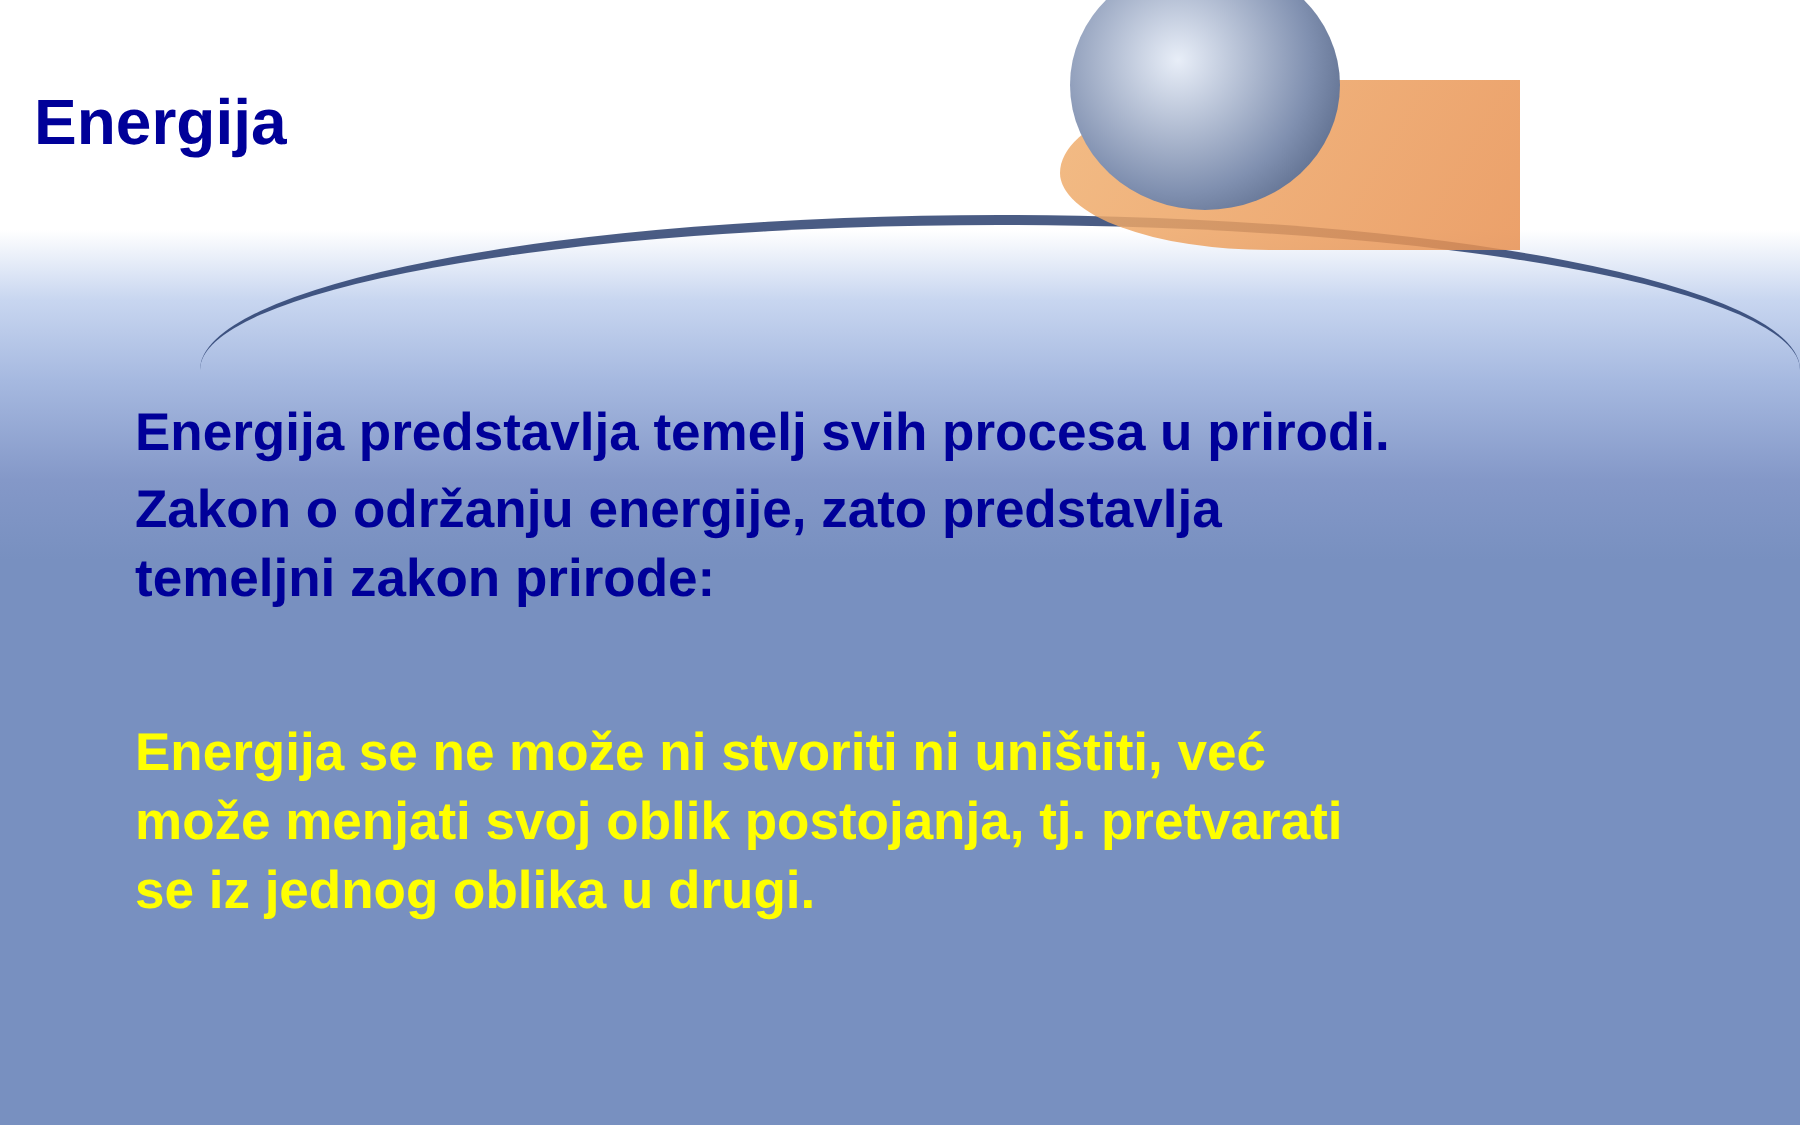Energija
Energija predstavlja temelj svih procesa u prirodi.
Zakon o održanju energije, zato predstavlja temeljni zakon prirode:
Energija se ne može ni stvoriti ni uništiti, već može menjati svoj oblik postojanja, tj. pretvarati se iz jednog oblika u drugi.